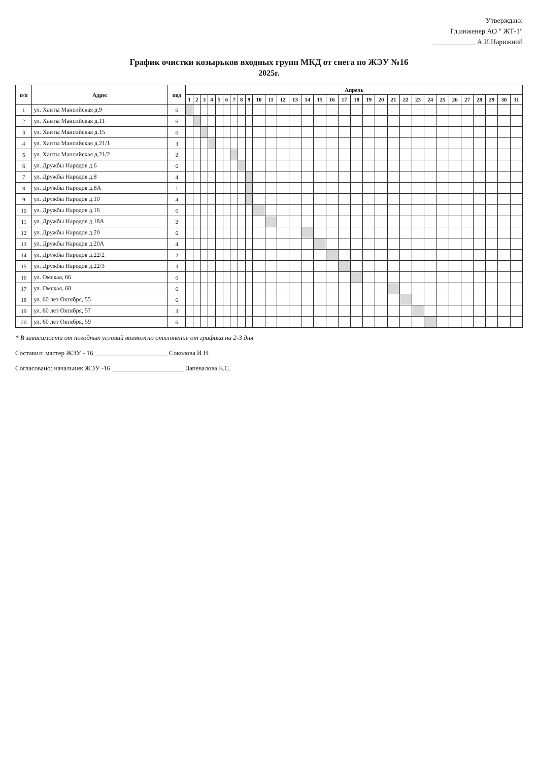Утверждаю:
Гл.инженер АО " ЖТ-1"
____________ А.И.Нарижний
График очистки козырьков входных групп МКД от снега по ЖЭУ №16
2025г.
| п/п | Адрес | под | Апрель | | | | | | | | | | | | | | | | | | | | | | | | | | | | | | |
| --- | --- | --- | --- | --- | --- | --- | --- | --- | --- | --- | --- | --- | --- | --- | --- | --- | --- | --- | --- | --- | --- | --- | --- | --- | --- | --- | --- | --- | --- | --- | --- | --- | --- |
| | | | 1 | 2 | 3 | 4 | 5 | 6 | 7 | 8 | 9 | 10 | 11 | 12 | 13 | 14 | 15 | 16 | 17 | 18 | 19 | 20 | 21 | 22 | 23 | 24 | 25 | 26 | 27 | 28 | 29 | 30 | 31 |
| 1 | ул. Ханты Мансийская д.9 | 6 | | | | | | | | | | | | | | | | | | | | | | | | | | | | | | | |
| 2 | ул. Ханты Мансийская д.11 | 6 | | | | | | | | | | | | | | | | | | | | | | | | | | | | | | | |
| 3 | ул. Ханты Мансийская д.15 | 6 | | | | | | | | | | | | | | | | | | | | | | | | | | | | | | | |
| 4 | ул. Ханты Мансийская д.21/1 | 3 | | | | | | | | | | | | | | | | | | | | | | | | | | | | | | | |
| 5 | ул. Ханты Мансийская д.21/2 | 2 | | | | | | | | | | | | | | | | | | | | | | | | | | | | | | | |
| 6 | ул. Дружбы Народов д.6 | 6 | | | | | | | | | | | | | | | | | | | | | | | | | | | | | | | |
| 7 | ул. Дружбы Народов д.8 | 4 | | | | | | | | | | | | | | | | | | | | | | | | | | | | | | | |
| 8 | ул. Дружбы Народов д.8А | 1 | | | | | | | | | | | | | | | | | | | | | | | | | | | | | | | |
| 9 | ул. Дружбы Народов д.10 | 4 | | | | | | | | | | | | | | | | | | | | | | | | | | | | | | | |
| 10 | ул. Дружбы Народов д.16 | 6 | | | | | | | | | | | | | | | | | | | | | | | | | | | | | | | |
| 11 | ул. Дружбы Народов д.18А | 2 | | | | | | | | | | | | | | | | | | | | | | | | | | | | | | | |
| 12 | ул. Дружбы Народов д.20 | 6 | | | | | | | | | | | | | | | | | | | | | | | | | | | | | | | |
| 13 | ул. Дружбы Народов д.20А | 4 | | | | | | | | | | | | | | | | | | | | | | | | | | | | | | | |
| 14 | ул. Дружбы Народов д.22/2 | 2 | | | | | | | | | | | | | | | | | | | | | | | | | | | | | | | |
| 15 | ул. Дружбы Народов д.22/3 | 3 | | | | | | | | | | | | | | | | | | | | | | | | | | | | | | | |
| 16 | ул. Омская, 66 | 6 | | | | | | | | | | | | | | | | | | | | | | | | | | | | | | | |
| 17 | ул. Омская, 68 | 6 | | | | | | | | | | | | | | | | | | | | | | | | | | | | | | | |
| 18 | ул. 60 лет Октября, 55 | 6 | | | | | | | | | | | | | | | | | | | | | | | | | | | | | | | |
| 19 | ул. 60 лет Октября, 57 | 3 | | | | | | | | | | | | | | | | | | | | | | | | | | | | | | | |
| 20 | ул. 60 лет Октября, 59 | 6 | | | | | | | | | | | | | | | | | | | | | | | | | | | | | | | |
* В зависимости от погодных условий возможно отклонение от графика на 2-3 дня
Составил: мастер ЖЭУ - 16 ______________________ Соколова И.Н.
Согласовано: начальник ЖЭУ -16 ______________________ Запевалова Е.С.